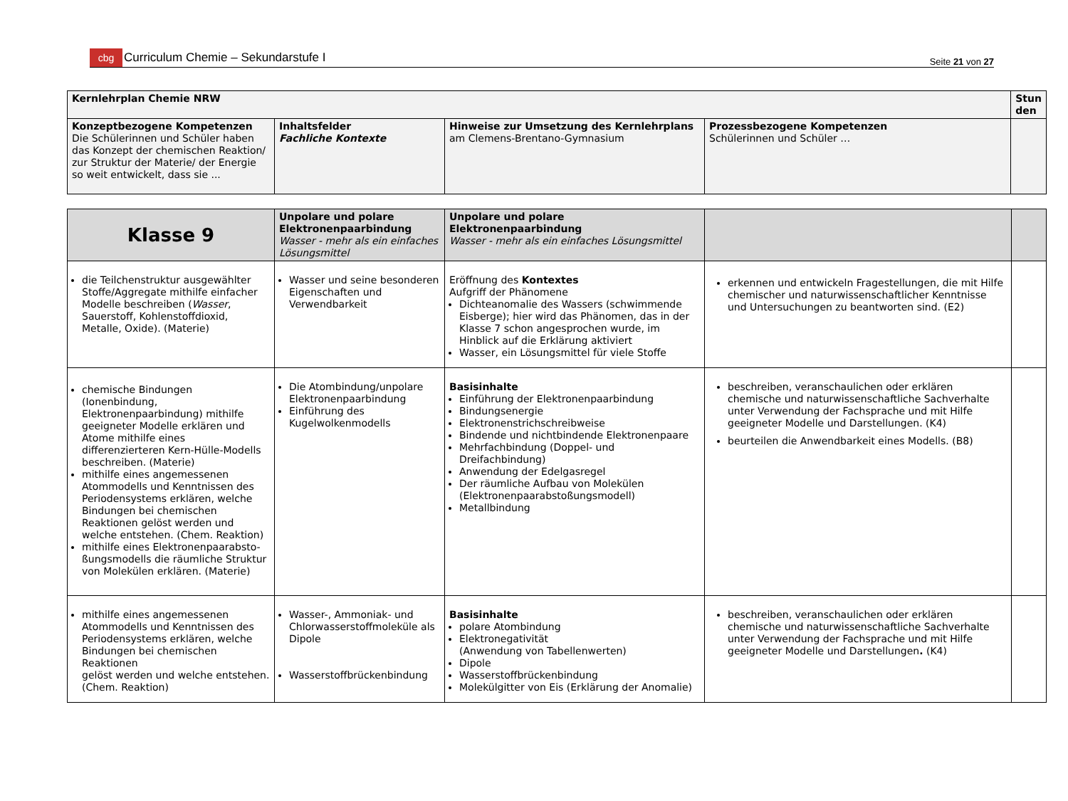cbg Curriculum Chemie – Sekundarstufe I
Seite 21 von 27
| Kernlehrplan Chemie NRW | | | | Stun den |
| Konzeptbezogene Kompetenzen Die Schülerinnen und Schüler haben das Konzept der chemischen Reaktion/ zur Struktur der Materie/ der Energie so weit entwickelt, dass sie ... | Inhaltsfelder Fachliche Kontexte | Hinweise zur Umsetzung des Kernlehrplans am Clemens-Brentano-Gymnasium | Prozessbezogene Kompetenzen Schülerinnen und Schüler … | |
| Klasse 9 | Unpolare und polare Elektronenpaarbindung Wasser - mehr als ein einfaches Lösungsmittel | Unpolare und polare Elektronenpaarbindung Wasser - mehr als ein einfaches Lösungsmittel | | |
| die Teilchenstruktur ausgewählter Stoffe/Aggregate mithilfe einfacher Modelle beschreiben ( Wasser , Sauerstoff, Kohlenstoffdioxid, Metalle, Oxide). (Materie) | Wasser und seine besonderen Eigenschaften und Verwendbarkeit | Eröffnung des Kontextes Aufgriff der Phänomene Dichteanomalie des Wassers (schwimmende Eisberge); hier wird das Phänomen, das in der Klasse 7 schon angesprochen wurde, im Hinblick auf die Erklärung aktiviert Wasser, ein Lösungsmittel für viele Stoffe | erkennen und entwickeln Fragestellungen, die mit Hilfe chemischer und naturwissenschaftlicher Kenntnisse und Untersuchungen zu beantworten sind. (E2) | |
| chemische Bindungen (Ionenbindung, Elektronenpaarbindung) mithilfe geeigneter Modelle erklären und Atome mithilfe eines differenzierteren Kern-Hülle-Modells beschreiben. (Materie) mithilfe eines angemessenen Atommodells und Kenntnissen des Periodensystems erklären, welche Bindungen bei chemischen Reaktionen gelöst werden und welche entstehen. (Chem. Reaktion) mithilfe eines Elektronenpaarabsto-ßungsmodells die räumliche Struktur von Molekülen erklären. (Materie) | Die Atombindung/unpolare Elektronenpaarbindung Einführung des Kugelwolkenmodells | Basisinhalte Einführung der Elektronenpaarbindung Bindungsenergie Elektronenstrichschreibweise Bindende und nichtbindende Elektronenpaare Mehrfachbindung (Doppel- und Dreifachbindung) Anwendung der Edelgasregel Der räumliche Aufbau von Molekülen (Elektronenpaarabstoßungsmodell) Metallbindung | beschreiben, veranschaulichen oder erklären chemische und naturwissenschaftliche Sachverhalte unter Verwendung der Fachsprache und mit Hilfe geeigneter Modelle und Darstellungen. (K4) beurteilen die Anwendbarkeit eines Modells. (B8) | |
| mithilfe eines angemessenen Atommodells und Kenntnissen des Periodensystems erklären, welche Bindungen bei chemischen Reaktionen gelöst werden und welche entstehen. (Chem. Reaktion) | Wasser-, Ammoniak- und Chlorwasserstoffmoleküle als Dipole Wasserstoffbrückenbindung | Basisinhalte polare Atombindung Elektronegativität (Anwendung von Tabellenwerten) Dipole Wasserstoffbrückenbindung Molekülgitter von Eis (Erklärung der Anomalie) | beschreiben, veranschaulichen oder erklären chemische und naturwissenschaftliche Sachverhalte unter Verwendung der Fachsprache und mit Hilfe geeigneter Modelle und Darstellungen . (K4) | |